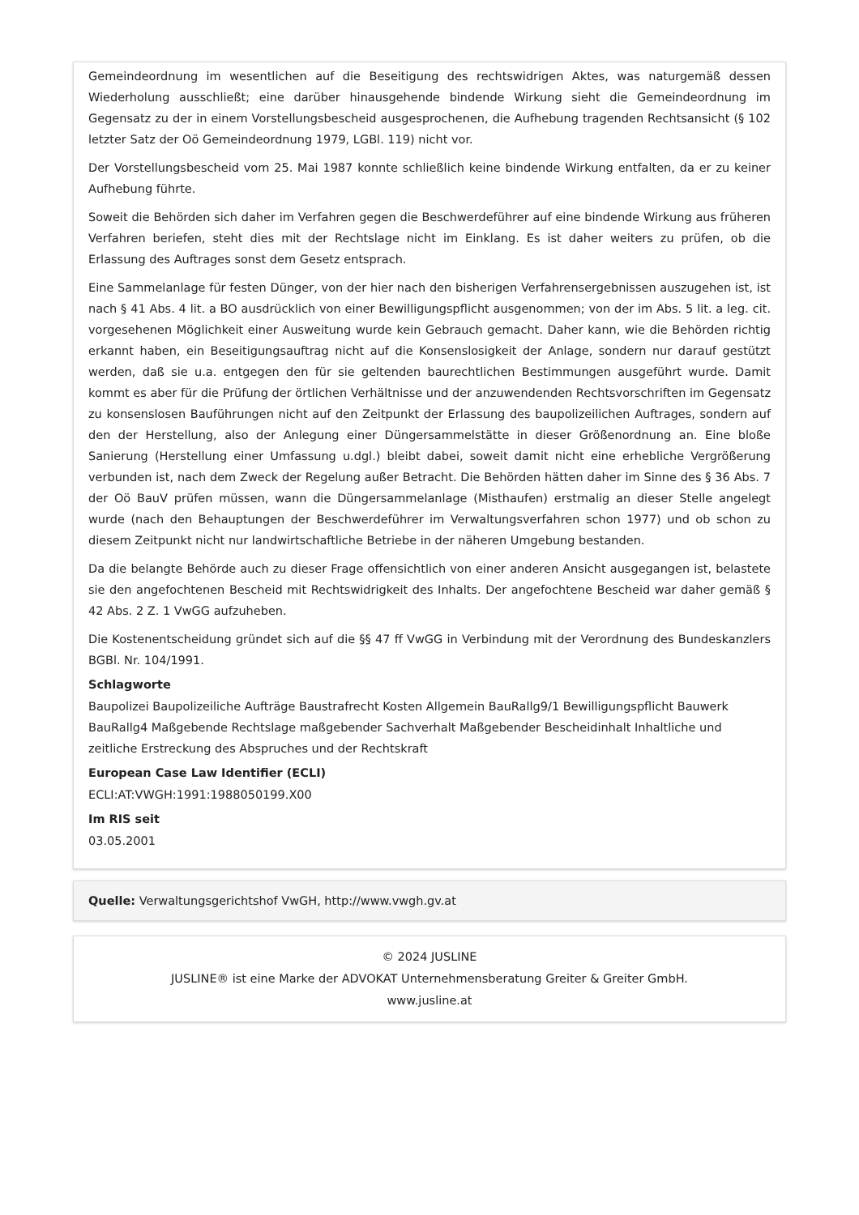Gemeindeordnung im wesentlichen auf die Beseitigung des rechtswidrigen Aktes, was naturgemäß dessen Wiederholung ausschließt; eine darüber hinausgehende bindende Wirkung sieht die Gemeindeordnung im Gegensatz zu der in einem Vorstellungsbescheid ausgesprochenen, die Aufhebung tragenden Rechtsansicht (§ 102 letzter Satz der Oö Gemeindeordnung 1979, LGBl. 119) nicht vor.
Der Vorstellungsbescheid vom 25. Mai 1987 konnte schließlich keine bindende Wirkung entfalten, da er zu keiner Aufhebung führte.
Soweit die Behörden sich daher im Verfahren gegen die Beschwerdeführer auf eine bindende Wirkung aus früheren Verfahren beriefen, steht dies mit der Rechtslage nicht im Einklang. Es ist daher weiters zu prüfen, ob die Erlassung des Auftrages sonst dem Gesetz entsprach.
Eine Sammelanlage für festen Dünger, von der hier nach den bisherigen Verfahrensergebnissen auszugehen ist, ist nach § 41 Abs. 4 lit. a BO ausdrücklich von einer Bewilligungspflicht ausgenommen; von der im Abs. 5 lit. a leg. cit. vorgesehenen Möglichkeit einer Ausweitung wurde kein Gebrauch gemacht. Daher kann, wie die Behörden richtig erkannt haben, ein Beseitigungsauftrag nicht auf die Konsenslosigkeit der Anlage, sondern nur darauf gestützt werden, daß sie u.a. entgegen den für sie geltenden baurechtlichen Bestimmungen ausgeführt wurde. Damit kommt es aber für die Prüfung der örtlichen Verhältnisse und der anzuwendenden Rechtsvorschriften im Gegensatz zu konsenslosen Bauführungen nicht auf den Zeitpunkt der Erlassung des baupolizeilichen Auftrages, sondern auf den der Herstellung, also der Anlegung einer Düngersammelstätte in dieser Größenordnung an. Eine bloße Sanierung (Herstellung einer Umfassung u.dgl.) bleibt dabei, soweit damit nicht eine erhebliche Vergrößerung verbunden ist, nach dem Zweck der Regelung außer Betracht. Die Behörden hätten daher im Sinne des § 36 Abs. 7 der Oö BauV prüfen müssen, wann die Düngersammelanlage (Misthaufen) erstmalig an dieser Stelle angelegt wurde (nach den Behauptungen der Beschwerdeführer im Verwaltungsverfahren schon 1977) und ob schon zu diesem Zeitpunkt nicht nur landwirtschaftliche Betriebe in der näheren Umgebung bestanden.
Da die belangte Behörde auch zu dieser Frage offensichtlich von einer anderen Ansicht ausgegangen ist, belastete sie den angefochtenen Bescheid mit Rechtswidrigkeit des Inhalts. Der angefochtene Bescheid war daher gemäß § 42 Abs. 2 Z. 1 VwGG aufzuheben.
Die Kostenentscheidung gründet sich auf die §§ 47 ff VwGG in Verbindung mit der Verordnung des Bundeskanzlers BGBl. Nr. 104/1991.
Schlagworte
Baupolizei Baupolizeiliche Aufträge Baustrafrecht Kosten Allgemein BauRallg9/1 Bewilligungspflicht Bauwerk BauRallg4 Maßgebende Rechtslage maßgebender Sachverhalt Maßgebender Bescheidinhalt Inhaltliche und zeitliche Erstreckung des Abspruches und der Rechtskraft
European Case Law Identifier (ECLI)
ECLI:AT:VWGH:1991:1988050199.X00
Im RIS seit
03.05.2001
Quelle: Verwaltungsgerichtshof VwGH, http://www.vwgh.gv.at
© 2024 JUSLINE
JUSLINE® ist eine Marke der ADVOKAT Unternehmensberatung Greiter & Greiter GmbH.
www.jusline.at